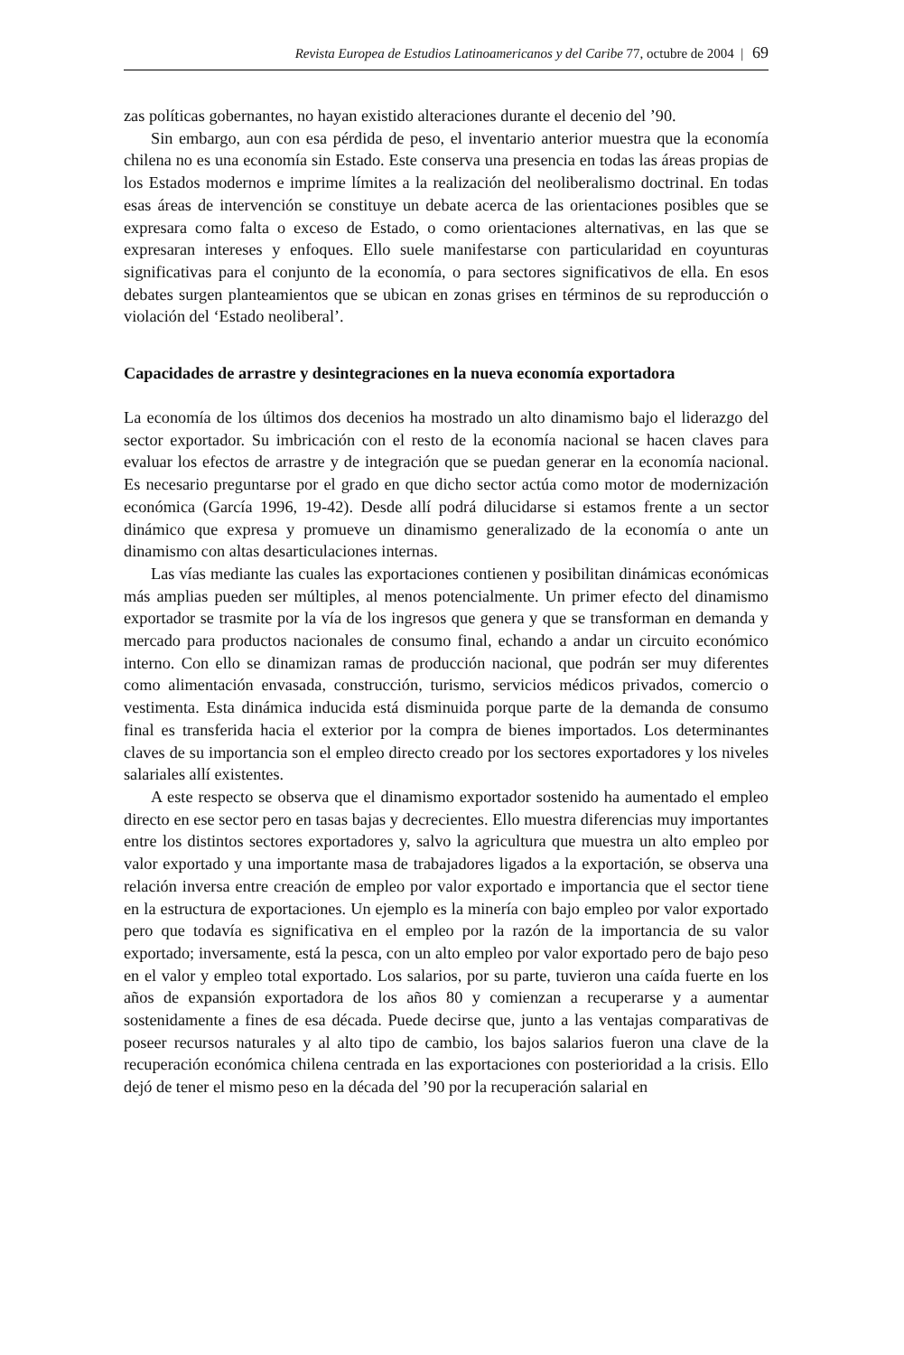Revista Europea de Estudios Latinoamericanos y del Caribe 77, octubre de 2004 | 69
zas políticas gobernantes, no hayan existido alteraciones durante el decenio del ’90.
Sin embargo, aun con esa pérdida de peso, el inventario anterior muestra que la economía chilena no es una economía sin Estado. Este conserva una presencia en todas las áreas propias de los Estados modernos e imprime límites a la realización del neoliberalismo doctrinal. En todas esas áreas de intervención se constituye un debate acerca de las orientaciones posibles que se expresara como falta o exceso de Estado, o como orientaciones alternativas, en las que se expresaran intereses y enfoques. Ello suele manifestarse con particularidad en coyunturas significativas para el conjunto de la economía, o para sectores significativos de ella. En esos debates surgen planteamientos que se ubican en zonas grises en términos de su reproducción o violación del ‘Estado neoliberal’.
Capacidades de arrastre y desintegraciones en la nueva economía exportadora
La economía de los últimos dos decenios ha mostrado un alto dinamismo bajo el liderazgo del sector exportador. Su imbricación con el resto de la economía nacional se hacen claves para evaluar los efectos de arrastre y de integración que se puedan generar en la economía nacional. Es necesario preguntarse por el grado en que dicho sector actúa como motor de modernización económica (García 1996, 19-42). Desde allí podrá dilucidarse si estamos frente a un sector dinámico que expresa y promueve un dinamismo generalizado de la economía o ante un dinamismo con altas desarticulaciones internas.
Las vías mediante las cuales las exportaciones contienen y posibilitan dinámicas económicas más amplias pueden ser múltiples, al menos potencialmente. Un primer efecto del dinamismo exportador se trasmite por la vía de los ingresos que genera y que se transforman en demanda y mercado para productos nacionales de consumo final, echando a andar un circuito económico interno. Con ello se dinamizan ramas de producción nacional, que podrán ser muy diferentes como alimentación envasada, construcción, turismo, servicios médicos privados, comercio o vestimenta. Esta dinámica inducida está disminuida porque parte de la demanda de consumo final es transferida hacia el exterior por la compra de bienes importados. Los determinantes claves de su importancia son el empleo directo creado por los sectores exportadores y los niveles salariales allí existentes.
A este respecto se observa que el dinamismo exportador sostenido ha aumentado el empleo directo en ese sector pero en tasas bajas y decrecientes. Ello muestra diferencias muy importantes entre los distintos sectores exportadores y, salvo la agricultura que muestra un alto empleo por valor exportado y una importante masa de trabajadores ligados a la exportación, se observa una relación inversa entre creación de empleo por valor exportado e importancia que el sector tiene en la estructura de exportaciones. Un ejemplo es la minería con bajo empleo por valor exportado pero que todavía es significativa en el empleo por la razón de la importancia de su valor exportado; inversamente, está la pesca, con un alto empleo por valor exportado pero de bajo peso en el valor y empleo total exportado. Los salarios, por su parte, tuvieron una caída fuerte en los años de expansión exportadora de los años 80 y comienzan a recuperarse y a aumentar sostenidamente a fines de esa década. Puede decirse que, junto a las ventajas comparativas de poseer recursos naturales y al alto tipo de cambio, los bajos salarios fueron una clave de la recuperación económica chilena centrada en las exportaciones con posterioridad a la crisis. Ello dejó de tener el mismo peso en la década del ’90 por la recuperación salarial en